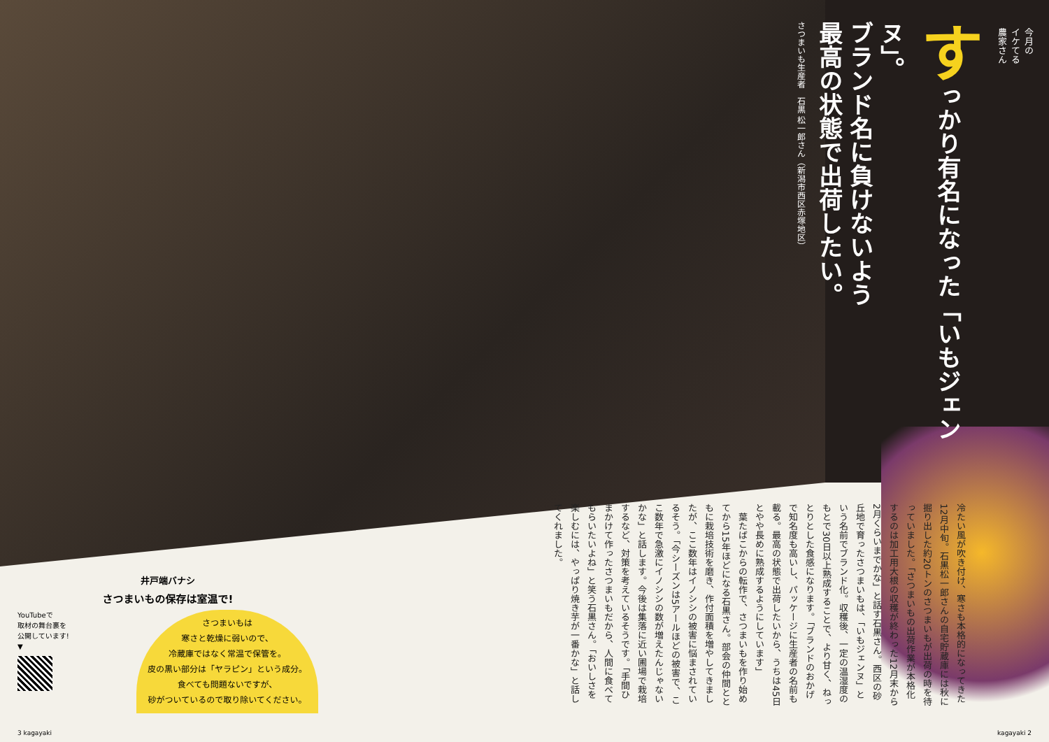今月の
イケてる
農家さん
すっかり有名になった「いもジェンヌ」。
ブランド名に負けないよう
最高の状態で出荷したい。
さつまいも生産者　石黒 松一郎さん（新潟市西区赤塚地区）
冷たい風が吹き付け、寒さも本格的になってきた12月中旬。石黒松一郎さんの自宅貯蔵庫には秋に掘り出した約20トンのさつまいもが出荷の時を待っていました。「さつまいもの出荷作業が本格化するのは加工用大根の収穫が終わった12月末から2月くらいまでかな」と話す石黒さん。西区の砂丘地で育ったさつまいもは、「いもジェンヌ」という名前でブランド化。収穫後、一定の温湿度のもとで30日以上熟成することで、より甘く、ねっとりとした食感になります。「ブランドのおかげで知名度も高いし、パッケージに生産者の名前も載る。最高の状態で出荷したいから、うちは45日とやや長めに熟成するようにしています」
　葉たばこからの転作で、さつまいもを作り始めてから15年ほどになる石黒さん。部会の仲間とともに栽培技術を磨き、作付面積を増やしてきましたが、ここ数年はイノシシの被害に悩まされているそう。「今シーズンは5アールほどの被害で、ここ数年で急激にイノシシの数が増えたんじゃないかな」と話します。今後は集落に近い圃場で栽培するなど、対策を考えているそうです。「手間ひまかけて作ったさつまいもだから、人間に食べてもらいたいよね」と笑う石黒さん。「おいしさを楽しむには、やっぱり焼き芋が一番かな」と話してくれました。
井戸端バナシ
さつまいもの保存は室温で!
YouTubeで
取材の舞台裏を
公開しています!
▼
さつまいもは
寒さと乾燥に弱いので、
冷蔵庫ではなく常温で保管を。
皮の黒い部分は「ヤラピン」という成分。
食べても問題ないですが、
砂がついているので取り除いてください。
3 kagayaki kagayaki 2